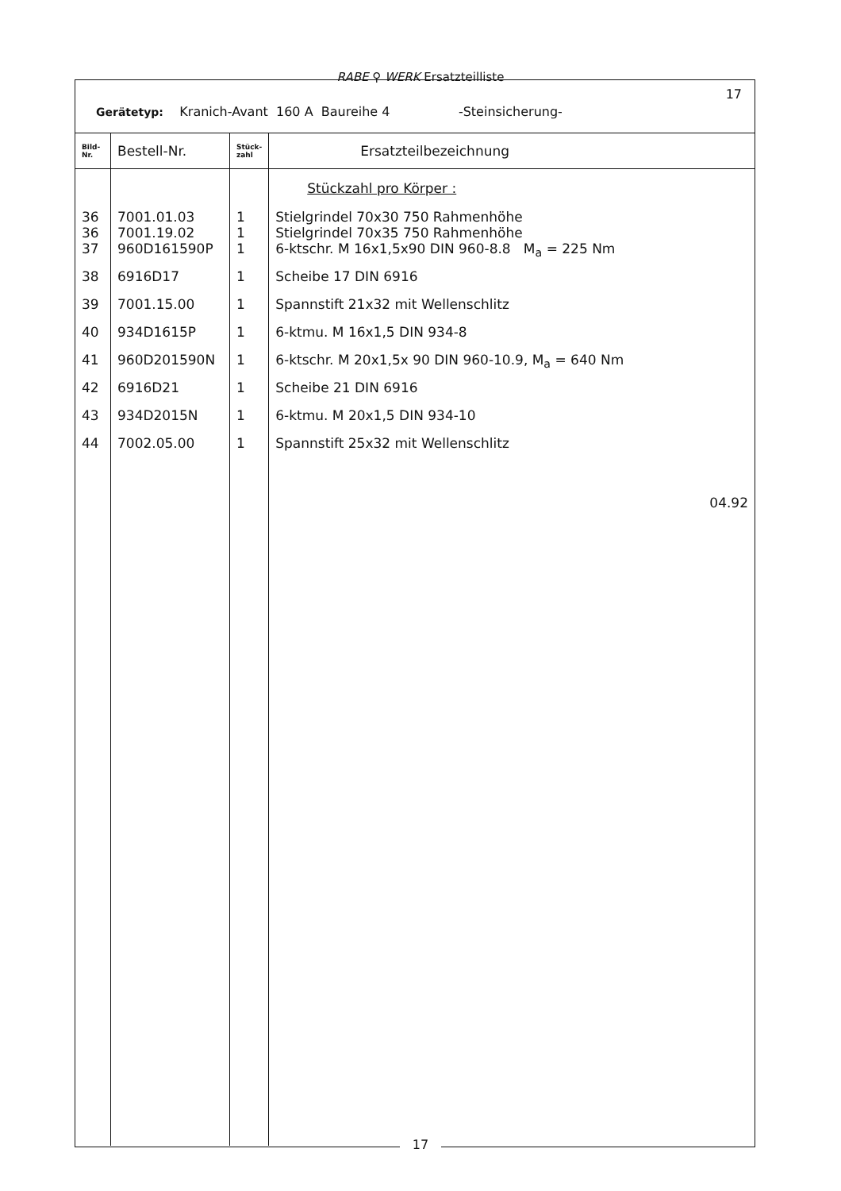RABE ⚲ WERK Ersatzteilliste
Gerätetyp: Kranich-Avant 160 A Baureihe 4 -Steinsicherung-
17
| Bild- Nr. | Bestell-Nr. | Stück- zahl | Ersatzteilbezeichnung |
| --- | --- | --- | --- |
| | | | Stückzahl pro Körper : |
| 36 36 | 7001.01.03 7001.19.02 | 1 1 | Stielgrindel 70x30 750 Rahmenhöhe Stielgrindel 70x35 750 Rahmenhöhe |
| 37 | 960D161590P | 1 | 6-ktschr. M 16x1,5x90 DIN 960-8.8 M<sub>a</sub> = 225 Nm |
| 38 | 6916D17 | 1 | Scheibe 17 DIN 6916 |
| 39 | 7001.15.00 | 1 | Spannstift 21x32 mit Wellenschlitz |
| 40 | 934D1615P | 1 | 6-ktmu. M 16x1,5 DIN 934-8 |
| 41 | 960D201590N | 1 | 6-ktschr. M 20x1,5x 90 DIN 960-10.9, M<sub>a</sub> = 640 Nm |
| 42 | 6916D21 | 1 | Scheibe 21 DIN 6916 |
| 43 | 934D2015N | 1 | 6-ktmu. M 20x1,5 DIN 934-10 |
| 44 | 7002.05.00 | 1 | Spannstift 25x32 mit Wellenschlitz |
| | | | 04.92 |
17